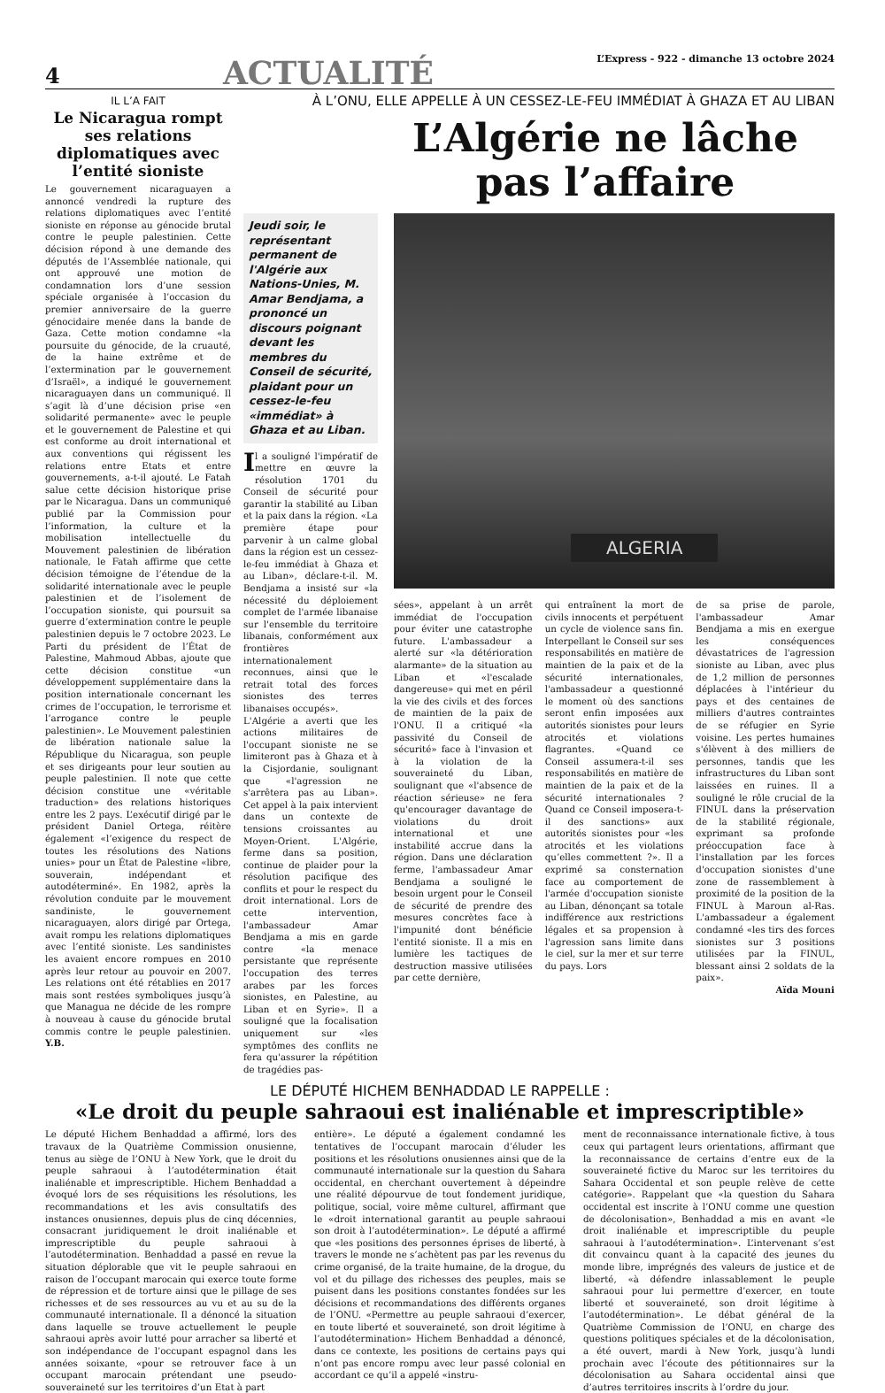4 ACTUALITÉ L’Express - 922 - dimanche 13 octobre 2024
IL L’A FAIT
Le Nicaragua rompt ses relations diplomatiques avec l’entité sioniste
Le gouvernement nicaraguayen a annoncé vendredi la rupture des relations diplomatiques avec l’entité sioniste en réponse au génocide brutal contre le peuple palestinien. Cette décision répond à une demande des députés de l’Assemblée nationale, qui ont approuvé une motion de condamnation lors d’une session spéciale organisée à l’occasion du premier anniversaire de la guerre génocidaire menée dans la bande de Gaza. Cette motion condamne «la poursuite du génocide, de la cruauté, de la haine extrême et de l’extermination par le gouvernement d’Israël», a indiqué le gouvernement nicaraguayen dans un communiqué. Il s’agit là d’une décision prise «en solidarité permanente» avec le peuple et le gouvernement de Palestine et qui est conforme au droit international et aux conventions qui régissent les relations entre Etats et entre gouvernements, a-t-il ajouté. Le Fatah salue cette décision historique prise par le Nicaragua. Dans un communiqué publié par la Commission pour l’information, la culture et la mobilisation intellectuelle du Mouvement palestinien de libération nationale, le Fatah affirme que cette décision témoigne de l’étendue de la solidarité internationale avec le peuple palestinien et de l’isolement de l’occupation sioniste, qui poursuit sa guerre d’extermination contre le peuple palestinien depuis le 7 octobre 2023. Le Parti du président de l’État de Palestine, Mahmoud Abbas, ajoute que cette décision constitue «un développement supplémentaire dans la position internationale concernant les crimes de l’occupation, le terrorisme et l’arrogance contre le peuple palestinien». Le Mouvement palestinien de libération nationale salue la République du Nicaragua, son peuple et ses dirigeants pour leur soutien au peuple palestinien. Il note que cette décision constitue une «véritable traduction» des relations historiques entre les 2 pays. L’exécutif dirigé par le président Daniel Ortega, réitère également «l’exigence du respect de toutes les résolutions des Nations unies» pour un État de Palestine «libre, souverain, indépendant et autodéterminé». En 1982, après la révolution conduite par le mouvement sandiniste, le gouvernement nicaraguayen, alors dirigé par Ortega, avait rompu les relations diplomatiques avec l’entité sioniste. Les sandinistes les avaient encore rompues en 2010 après leur retour au pouvoir en 2007. Les relations ont été rétablies en 2017 mais sont restées symboliques jusqu’à que Managua ne décide de les rompre à nouveau à cause du génocide brutal commis contre le peuple palestinien. Y.B.
À L’ONU, ELLE APPELLE À UN CESSEZ-LE-FEU IMMÉDIAT À GHAZA ET AU LIBAN
L’Algérie ne lâche pas l’affaire
Jeudi soir, le représentant permanent de l'Algérie aux Nations-Unies, M. Amar Bendjama, a prononcé un discours poignant devant les membres du Conseil de sécurité, plaidant pour un cessez-le-feu «immédiat» à Ghaza et au Liban.
Il a souligné l'impératif de mettre en œuvre la résolution 1701 du Conseil de sécurité pour garantir la stabilité au Liban et la paix dans la région. «La première étape pour parvenir à un calme global dans la région est un cessez-le-feu immédiat à Ghaza et au Liban», déclare-t-il. M. Bendjama a insisté sur «la nécessité du déploiement complet de l'armée libanaise sur l'ensemble du territoire libanais, conformément aux frontières internationalement reconnues, ainsi que le retrait total des forces sionistes des terres libanaises occupés».
L'Algérie a averti que les actions militaires de l'occupant sioniste ne se limiteront pas à Ghaza et à la Cisjordanie, soulignant que «l'agression ne s'arrêtera pas au Liban». Cet appel à la paix intervient dans un contexte de tensions croissantes au Moyen-Orient. L'Algérie, ferme dans sa position, continue de plaider pour la résolution pacifique des conflits et pour le respect du droit international. Lors de cette intervention, l'ambassadeur Amar Bendjama a mis en garde contre «la menace persistante que représente l'occupation des terres arabes par les forces sionistes, en Palestine, au Liban et en Syrie». Il a souligné que la focalisation uniquement sur «les symptômes des conflits ne fera qu'assurer la répétition de tragédies pas-
ALGERIA
sées», appelant à un arrêt immédiat de l'occupation pour éviter une catastrophe future. L'ambassadeur a alerté sur «la détérioration alarmante» de la situation au Liban et «l'escalade dangereuse» qui met en péril la vie des civils et des forces de maintien de la paix de l'ONU. Il a critiqué «la passivité du Conseil de sécurité» face à l'invasion et à la violation de la souveraineté du Liban, soulignant que «l'absence de réaction sérieuse» ne fera qu'encourager davantage de violations du droit international et une instabilité accrue dans la région. Dans une déclaration ferme, l'ambassadeur Amar Bendjama a souligné le besoin urgent pour le Conseil de sécurité de prendre des mesures concrètes face à l'impunité dont bénéficie l'entité sioniste. Il a mis en lumière les tactiques de destruction massive utilisées par cette dernière,
qui entraînent la mort de civils innocents et perpétuent un cycle de violence sans fin. Interpellant le Conseil sur ses responsabilités en matière de maintien de la paix et de la sécurité internationales, l'ambassadeur a questionné le moment où des sanctions seront enfin imposées aux autorités sionistes pour leurs atrocités et violations flagrantes. «Quand ce Conseil assumera-t-il ses responsabilités en matière de maintien de la paix et de la sécurité internationales ? Quand ce Conseil imposera-t-il des sanctions» aux autorités sionistes pour «les atrocités et les violations qu’elles commettent ?». Il a exprimé sa consternation face au comportement de l'armée d'occupation sioniste au Liban, dénonçant sa totale indifférence aux restrictions légales et sa propension à l'agression sans limite dans le ciel, sur la mer et sur terre du pays. Lors
de sa prise de parole, l'ambassadeur Amar Bendjama a mis en exergue les conséquences dévastatrices de l'agression sioniste au Liban, avec plus de 1,2 million de personnes déplacées à l'intérieur du pays et des centaines de milliers d'autres contraintes de se réfugier en Syrie voisine. Les pertes humaines s'élèvent à des milliers de personnes, tandis que les infrastructures du Liban sont laissées en ruines. Il a souligné le rôle crucial de la FINUL dans la préservation de la stabilité régionale, exprimant sa profonde préoccupation face à l'installation par les forces d'occupation sionistes d'une zone de rassemblement à proximité de la position de la FINUL à Maroun al-Ras. L'ambassadeur a également condamné «les tirs des forces sionistes sur 3 positions utilisées par la FINUL, blessant ainsi 2 soldats de la paix».
Aïda Mouni
LE DÉPUTÉ HICHEM BENHADDAD LE RAPPELLE :
«Le droit du peuple sahraoui est inaliénable et imprescriptible»
Le député Hichem Benhaddad a affirmé, lors des travaux de la Quatrième Commission onusienne, tenus au siège de l’ONU à New York, que le droit du peuple sahraoui à l’autodétermination était inaliénable et imprescriptible. Hichem Benhaddad a évoqué lors de ses réquisitions les résolutions, les recommandations et les avis consultatifs des instances onusiennes, depuis plus de cinq décennies, consacrant juridiquement le droit inaliénable et imprescriptible du peuple sahraoui à l’autodétermination. Benhaddad a passé en revue la situation déplorable que vit le peuple sahraoui en raison de l’occupant marocain qui exerce toute forme de répression et de torture ainsi que le pillage de ses richesses et de ses ressources au vu et au su de la communauté internationale. Il a dénoncé la situation dans laquelle se trouve actuellement le peuple sahraoui après avoir lutté pour arracher sa liberté et son indépendance de l’occupant espagnol dans les années soixante, «pour se retrouver face à un occupant marocain prétendant une pseudo-souveraineté sur les territoires d’un Etat à part
entière». Le député a également condamné les tentatives de l’occupant marocain d’éluder les positions et les résolutions onusiennes ainsi que de la communauté internationale sur la question du Sahara occidental, en cherchant ouvertement à dépeindre une réalité dépourvue de tout fondement juridique, politique, social, voire même culturel, affirmant que le «droit international garantit au peuple sahraoui son droit à l’autodétermination». Le député a affirmé que «les positions des personnes éprises de liberté, à travers le monde ne s’achètent pas par les revenus du crime organisé, de la traite humaine, de la drogue, du vol et du pillage des richesses des peuples, mais se puisent dans les positions constantes fondées sur les décisions et recommandations des différents organes de l’ONU. «Permettre au peuple sahraoui d’exercer, en toute liberté et souveraineté, son droit légitime à l’autodétermination» Hichem Benhaddad a dénoncé, dans ce contexte, les positions de certains pays qui n’ont pas encore rompu avec leur passé colonial en accordant ce qu’il a appelé «instru-
ment de reconnaissance internationale fictive, à tous ceux qui partagent leurs orientations, affirmant que la reconnaissance de certains d’entre eux de la souveraineté fictive du Maroc sur les territoires du Sahara Occidental et son peuple relève de cette catégorie». Rappelant que «la question du Sahara occidental est inscrite à l’ONU comme une question de décolonisation», Benhaddad a mis en avant «le droit inaliénable et imprescriptible du peuple sahraoui à l’autodétermination». L’intervenant s’est dit convaincu quant à la capacité des jeunes du monde libre, imprégnés des valeurs de justice et de liberté, «à défendre inlassablement le peuple sahraoui pour lui permettre d’exercer, en toute liberté et souveraineté, son droit légitime à l’autodétermination». Le débat général de la Quatrième Commission de l’ONU, en charge des questions politiques spéciales et de la décolonisation, a été ouvert, mardi à New York, jusqu’à lundi prochain avec l’écoute des pétitionnaires sur la décolonisation au Sahara occidental ainsi que d’autres territoires inscrits à l’ordre du jour.